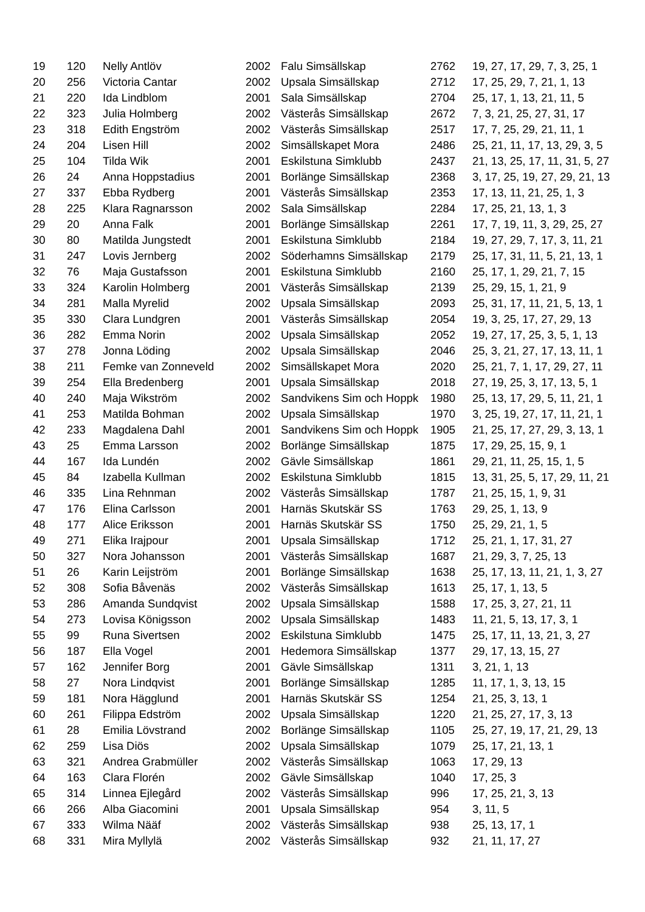| 19 | 120 | Nelly Antlöv | 2002 | Falu Simsällskap | 2762 | 19, 27, 17, 29, 7, 3, 25, 1 |
| 20 | 256 | Victoria Cantar | 2002 | Upsala Simsällskap | 2712 | 17, 25, 29, 7, 21, 1, 13 |
| 21 | 220 | Ida Lindblom | 2001 | Sala Simsällskap | 2704 | 25, 17, 1, 13, 21, 11, 5 |
| 22 | 323 | Julia Holmberg | 2002 | Västerås Simsällskap | 2672 | 7, 3, 21, 25, 27, 31, 17 |
| 23 | 318 | Edith Engström | 2002 | Västerås Simsällskap | 2517 | 17, 7, 25, 29, 21, 11, 1 |
| 24 | 204 | Lisen Hill | 2002 | Simsällskapet Mora | 2486 | 25, 21, 11, 17, 13, 29, 3, 5 |
| 25 | 104 | Tilda Wik | 2001 | Eskilstuna Simklubb | 2437 | 21, 13, 25, 17, 11, 31, 5, 27 |
| 26 | 24 | Anna Hoppstadius | 2001 | Borlänge Simsällskap | 2368 | 3, 17, 25, 19, 27, 29, 21, 13 |
| 27 | 337 | Ebba Rydberg | 2001 | Västerås Simsällskap | 2353 | 17, 13, 11, 21, 25, 1, 3 |
| 28 | 225 | Klara Ragnarsson | 2002 | Sala Simsällskap | 2284 | 17, 25, 21, 13, 1, 3 |
| 29 | 20 | Anna Falk | 2001 | Borlänge Simsällskap | 2261 | 17, 7, 19, 11, 3, 29, 25, 27 |
| 30 | 80 | Matilda Jungstedt | 2001 | Eskilstuna Simklubb | 2184 | 19, 27, 29, 7, 17, 3, 11, 21 |
| 31 | 247 | Lovis Jernberg | 2002 | Söderhamns Simsällskap | 2179 | 25, 17, 31, 11, 5, 21, 13, 1 |
| 32 | 76 | Maja Gustafsson | 2001 | Eskilstuna Simklubb | 2160 | 25, 17, 1, 29, 21, 7, 15 |
| 33 | 324 | Karolin Holmberg | 2001 | Västerås Simsällskap | 2139 | 25, 29, 15, 1, 21, 9 |
| 34 | 281 | Malla Myrelid | 2002 | Upsala Simsällskap | 2093 | 25, 31, 17, 11, 21, 5, 13, 1 |
| 35 | 330 | Clara Lundgren | 2001 | Västerås Simsällskap | 2054 | 19, 3, 25, 17, 27, 29, 13 |
| 36 | 282 | Emma Norin | 2002 | Upsala Simsällskap | 2052 | 19, 27, 17, 25, 3, 5, 1, 13 |
| 37 | 278 | Jonna Löding | 2002 | Upsala Simsällskap | 2046 | 25, 3, 21, 27, 17, 13, 11, 1 |
| 38 | 211 | Femke van Zonneveld | 2002 | Simsällskapet Mora | 2020 | 25, 21, 7, 1, 17, 29, 27, 11 |
| 39 | 254 | Ella Bredenberg | 2001 | Upsala Simsällskap | 2018 | 27, 19, 25, 3, 17, 13, 5, 1 |
| 40 | 240 | Maja Wikström | 2002 | Sandvikens Sim och Hoppk | 1980 | 25, 13, 17, 29, 5, 11, 21, 1 |
| 41 | 253 | Matilda Bohman | 2002 | Upsala Simsällskap | 1970 | 3, 25, 19, 27, 17, 11, 21, 1 |
| 42 | 233 | Magdalena Dahl | 2001 | Sandvikens Sim och Hoppk | 1905 | 21, 25, 17, 27, 29, 3, 13, 1 |
| 43 | 25 | Emma Larsson | 2002 | Borlänge Simsällskap | 1875 | 17, 29, 25, 15, 9, 1 |
| 44 | 167 | Ida Lundén | 2002 | Gävle Simsällskap | 1861 | 29, 21, 11, 25, 15, 1, 5 |
| 45 | 84 | Izabella Kullman | 2002 | Eskilstuna Simklubb | 1815 | 13, 31, 25, 5, 17, 29, 11, 21 |
| 46 | 335 | Lina Rehnman | 2002 | Västerås Simsällskap | 1787 | 21, 25, 15, 1, 9, 31 |
| 47 | 176 | Elina Carlsson | 2001 | Harnäs Skutskär SS | 1763 | 29, 25, 1, 13, 9 |
| 48 | 177 | Alice Eriksson | 2001 | Harnäs Skutskär SS | 1750 | 25, 29, 21, 1, 5 |
| 49 | 271 | Elika Irajpour | 2001 | Upsala Simsällskap | 1712 | 25, 21, 1, 17, 31, 27 |
| 50 | 327 | Nora Johansson | 2001 | Västerås Simsällskap | 1687 | 21, 29, 3, 7, 25, 13 |
| 51 | 26 | Karin Leijström | 2001 | Borlänge Simsällskap | 1638 | 25, 17, 13, 11, 21, 1, 3, 27 |
| 52 | 308 | Sofia Båvenäs | 2002 | Västerås Simsällskap | 1613 | 25, 17, 1, 13, 5 |
| 53 | 286 | Amanda Sundqvist | 2002 | Upsala Simsällskap | 1588 | 17, 25, 3, 27, 21, 11 |
| 54 | 273 | Lovisa Königsson | 2002 | Upsala Simsällskap | 1483 | 11, 21, 5, 13, 17, 3, 1 |
| 55 | 99 | Runa Sivertsen | 2002 | Eskilstuna Simklubb | 1475 | 25, 17, 11, 13, 21, 3, 27 |
| 56 | 187 | Ella Vogel | 2001 | Hedemora Simsällskap | 1377 | 29, 17, 13, 15, 27 |
| 57 | 162 | Jennifer Borg | 2001 | Gävle Simsällskap | 1311 | 3, 21, 1, 13 |
| 58 | 27 | Nora Lindqvist | 2001 | Borlänge Simsällskap | 1285 | 11, 17, 1, 3, 13, 15 |
| 59 | 181 | Nora Hägglund | 2001 | Harnäs Skutskär SS | 1254 | 21, 25, 3, 13, 1 |
| 60 | 261 | Filippa Edström | 2002 | Upsala Simsällskap | 1220 | 21, 25, 27, 17, 3, 13 |
| 61 | 28 | Emilia Lövstrand | 2002 | Borlänge Simsällskap | 1105 | 25, 27, 19, 17, 21, 29, 13 |
| 62 | 259 | Lisa Diös | 2002 | Upsala Simsällskap | 1079 | 25, 17, 21, 13, 1 |
| 63 | 321 | Andrea Grabmüller | 2002 | Västerås Simsällskap | 1063 | 17, 29, 13 |
| 64 | 163 | Clara Florén | 2002 | Gävle Simsällskap | 1040 | 17, 25, 3 |
| 65 | 314 | Linnea Ejlegård | 2002 | Västerås Simsällskap | 996 | 17, 25, 21, 3, 13 |
| 66 | 266 | Alba Giacomini | 2001 | Upsala Simsällskap | 954 | 3, 11, 5 |
| 67 | 333 | Wilma Nääf | 2002 | Västerås Simsällskap | 938 | 25, 13, 17, 1 |
| 68 | 331 | Mira Myllylä | 2002 | Västerås Simsällskap | 932 | 21, 11, 17, 27 |